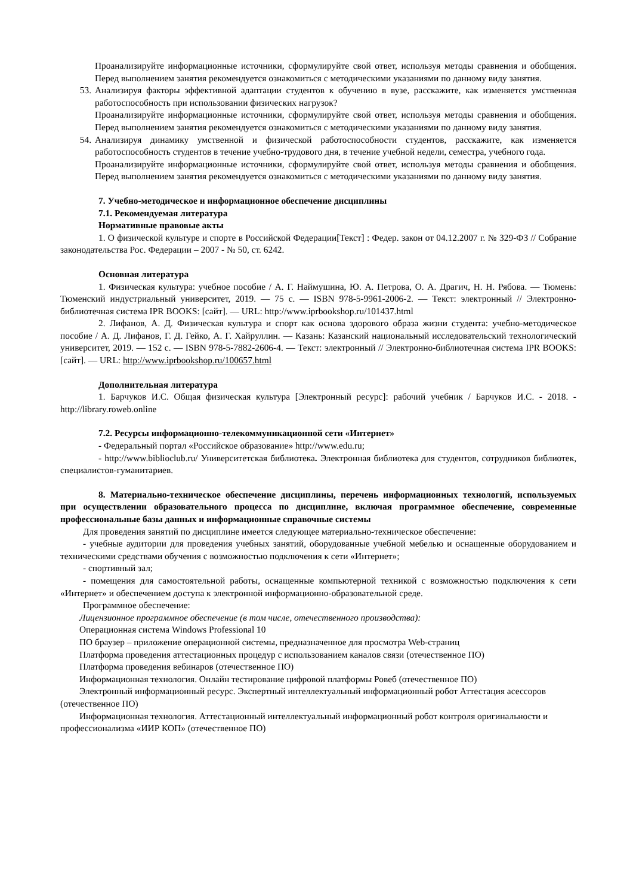Проанализируйте информационные источники, сформулируйте свой ответ, используя методы сравнения и обобщения. Перед выполнением занятия рекомендуется ознакомиться с методическими указаниями по данному виду занятия.
53. Анализируя факторы эффективной адаптации студентов к обучению в вузе, расскажите, как изменяется умственная работоспособность при использовании физических нагрузок?
Проанализируйте информационные источники, сформулируйте свой ответ, используя методы сравнения и обобщения. Перед выполнением занятия рекомендуется ознакомиться с методическими указаниями по данному виду занятия.
54. Анализируя динамику умственной и физической работоспособности студентов, расскажите, как изменяется работоспособность студентов в течение учебно-трудового дня, в течение учебной недели, семестра, учебного года.
Проанализируйте информационные источники, сформулируйте свой ответ, используя методы сравнения и обобщения. Перед выполнением занятия рекомендуется ознакомиться с методическими указаниями по данному виду занятия.
7. Учебно-методическое и информационное обеспечение дисциплины
7.1. Рекомендуемая литература
Нормативные правовые акты
1. О физической культуре и спорте в Российской Федерации[Текст] : Федер. закон от 04.12.2007 г. № 329-ФЗ // Собрание законодательства Рос. Федерации – 2007 - № 50, ст. 6242.
Основная литература
1. Физическая культура: учебное пособие / А. Г. Наймушина, Ю. А. Петрова, О. А. Драгич, Н. Н. Рябова. — Тюмень: Тюменский индустриальный университет, 2019. — 75 c. — ISBN 978-5-9961-2006-2. — Текст: электронный // Электронно-библиотечная система IPR BOOKS: [сайт]. — URL: http://www.iprbookshop.ru/101437.html
2. Лифанов, А. Д. Физическая культура и спорт как основа здорового образа жизни студента: учебно-методическое пособие / А. Д. Лифанов, Г. Д. Гейко, А. Г. Хайруллин. — Казань: Казанский национальный исследовательский технологический университет, 2019. — 152 c. — ISBN 978-5-7882-2606-4. — Текст: электронный // Электронно-библиотечная система IPR BOOKS: [сайт]. — URL: http://www.iprbookshop.ru/100657.html
Дополнительная литература
1. Барчуков И.С. Общая физическая культура [Электронный ресурс]: рабочий учебник / Барчуков И.С. - 2018. - http://library.roweb.online
7.2. Ресурсы информационно-телекоммуникационной сети «Интернет»
- Федеральный портал «Российское образование» http://www.edu.ru;
- http://www.biblioclub.ru/ Университетская библиотека. Электронная библиотека для студентов, сотрудников библиотек, специалистов-гуманитариев.
8. Материально-техническое обеспечение дисциплины, перечень информационных технологий, используемых при осуществлении образовательного процесса по дисциплине, включая программное обеспечение, современные профессиональные базы данных и информационные справочные системы
Для проведения занятий по дисциплине имеется следующее материально-техническое обеспечение:
- учебные аудитории для проведения учебных занятий, оборудованные учебной мебелью и оснащенные оборудованием и техническими средствами обучения с возможностью подключения к сети «Интернет»;
- спортивный зал;
- помещения для самостоятельной работы, оснащенные компьютерной техникой с возможностью подключения к сети «Интернет» и обеспечением доступа к электронной информационно-образовательной среде.
Программное обеспечение:
Лицензионное программное обеспечение (в том числе, отечественного производства):
Операционная система Windows Professional 10
ПО браузер – приложение операционной системы, предназначенное для просмотра Web-страниц
Платформа проведения аттестационных процедур с использованием каналов связи (отечественное ПО)
Платформа проведения вебинаров (отечественное ПО)
Информационная технология. Онлайн тестирование цифровой платформы Ровеб (отечественное ПО)
Электронный информационный ресурс. Экспертный интеллектуальный информационный робот Аттестация асессоров (отечественное ПО)
Информационная технология. Аттестационный интеллектуальный информационный робот контроля оригинальности и профессионализма «ИИР КОП» (отечественное ПО)